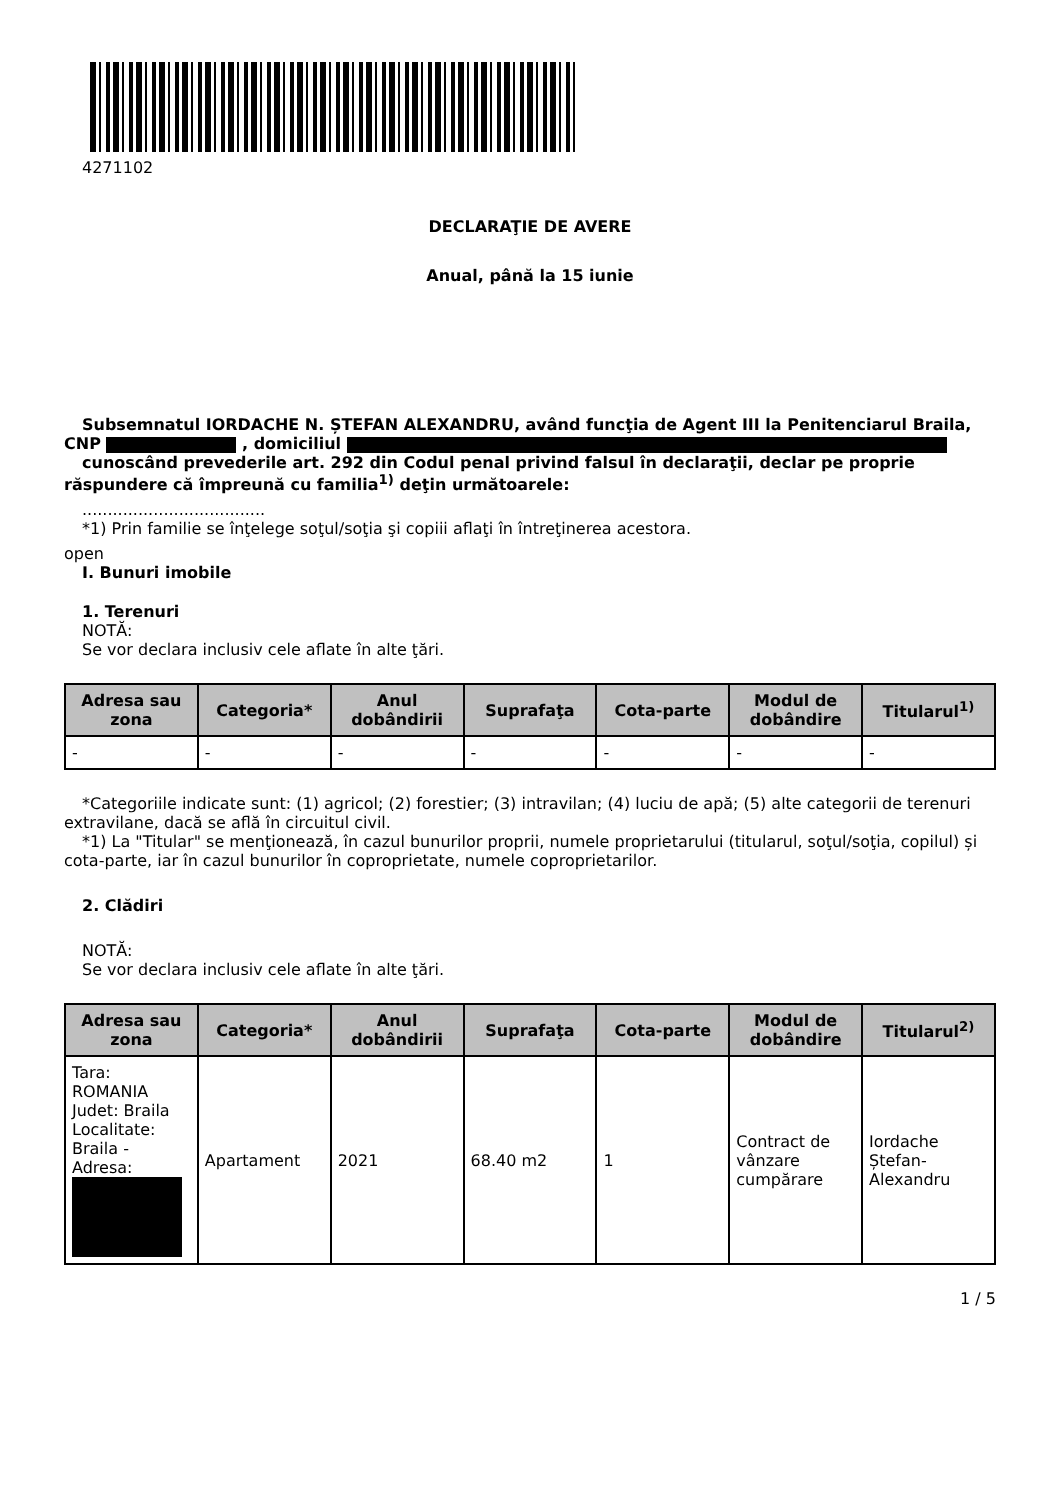4271102
DECLARAŢIE DE AVERE
Anual, până la 15 iunie
Subsemnatul IORDACHE N. ȘTEFAN ALEXANDRU, având funcţia de Agent III la Penitenciarul Braila, CNP , domiciliul
cunoscând prevederile art. 292 din Codul penal privind falsul în declaraţii, declar pe proprie răspundere că împreună cu familia<sup>1)</sup> deţin următoarele:
....................................
*1) Prin familie se înţelege soţul/soţia şi copiii aflaţi în întreţinerea acestora.
open
I. Bunuri imobile
1. Terenuri
NOTĂ:
Se vor declara inclusiv cele aflate în alte ţări.
| Adresa sau zona | Categoria* | Anul dobândirii | Suprafaţa | Cota-parte | Modul de dobândire | Titularul<sup>1)</sup> |
| --- | --- | --- | --- | --- | --- | --- |
| - | - | - | - | - | - | - |
*Categoriile indicate sunt: (1) agricol; (2) forestier; (3) intravilan; (4) luciu de apă; (5) alte categorii de terenuri extravilane, dacă se află în circuitul civil.
*1) La "Titular" se menţionează, în cazul bunurilor proprii, numele proprietarului (titularul, soţul/soţia, copilul) și cota-parte, iar în cazul bunurilor în coproprietate, numele coproprietarilor.
2. Clădiri
NOTĂ:
Se vor declara inclusiv cele aflate în alte ţări.
| Adresa sau zona | Categoria* | Anul dobândirii | Suprafaţa | Cota-parte | Modul de dobândire | Titularul<sup>2)</sup> |
| --- | --- | --- | --- | --- | --- | --- |
| Tara: ROMANIA Judet: Braila Localitate: Braila - Adresa: | Apartament | 2021 | 68.40 m2 | 1 | Contract de vânzare cumpărare | Iordache Ștefan-Alexandru |
1 / 5